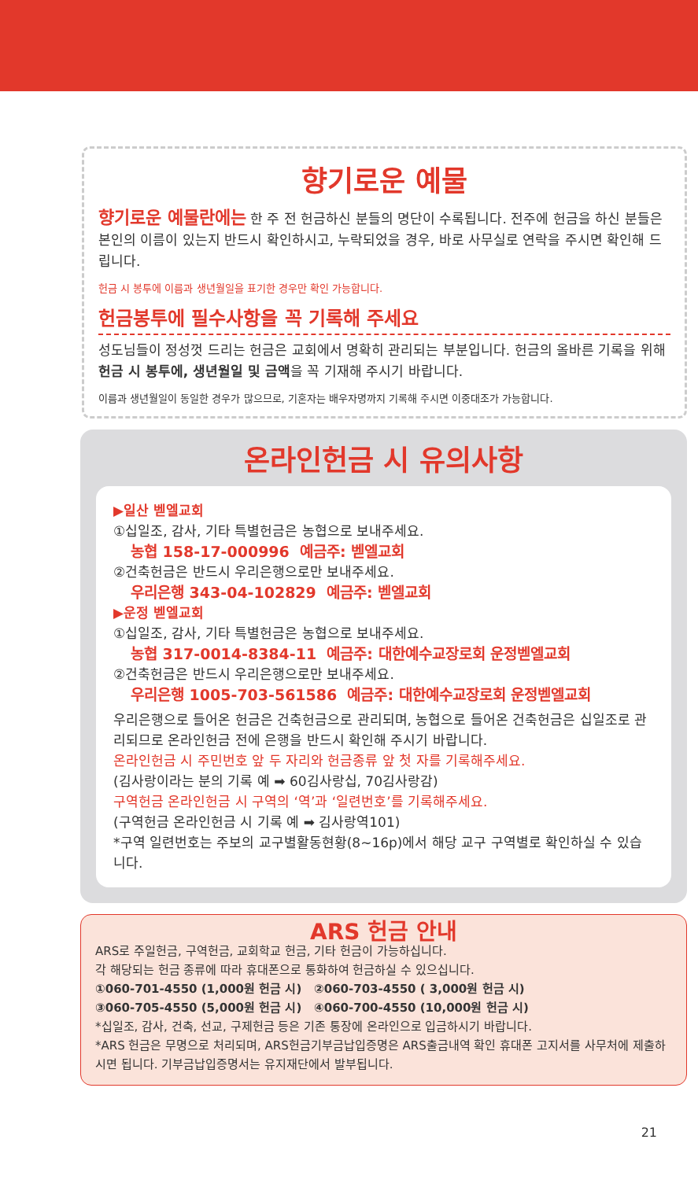향기로운 예물
향기로운 예물란에는 한 주 전 헌금하신 분들의 명단이 수록됩니다. 전주에 헌금을 하신 분들은 본인의 이름이 있는지 반드시 확인하시고, 누락되었을 경우, 바로 사무실로 연락을 주시면 확인해 드립니다.
헌금 시 봉투에 이름과 생년월일을 표기한 경우만 확인 가능합니다.
헌금봉투에 필수사항을 꼭 기록해 주세요
성도님들이 정성껏 드리는 헌금은 교회에서 명확히 관리되는 부분입니다. 헌금의 올바른 기록을 위해 헌금 시 봉투에, 생년월일 및 금액을 꼭 기재해 주시기 바랍니다.
이름과 생년월일이 동일한 경우가 많으므로, 기혼자는 배우자명까지 기록해 주시면 이중대조가 가능합니다.
온라인헌금 시 유의사항
▶일산 벧엘교회
①십일조, 감사, 기타 특별헌금은 농협으로 보내주세요.
농협 158-17-000996 예금주: 벧엘교회
②건축헌금은 반드시 우리은행으로만 보내주세요.
우리은행 343-04-102829 예금주: 벧엘교회
▶운정 벧엘교회
①십일조, 감사, 기타 특별헌금은 농협으로 보내주세요.
농협 317-0014-8384-11 예금주: 대한예수교장로회 운정벧엘교회
②건축헌금은 반드시 우리은행으로만 보내주세요.
우리은행 1005-703-561586 예금주: 대한예수교장로회 운정벧엘교회
우리은행으로 들어온 헌금은 건축헌금으로 관리되며, 농협으로 들어온 건축헌금은 십일조로 관리되므로 온라인헌금 전에 은행을 반드시 확인해 주시기 바랍니다.
온라인헌금 시 주민번호 앞 두 자리와 헌금종류 앞 첫 자를 기록해주세요.
(김사랑이라는 분의 기록 예 ➡ 60김사랑십, 70김사랑감)
구역헌금 온라인헌금 시 구역의 ‘역’과 ‘일련번호’를 기록해주세요.
(구역헌금 온라인헌금 시 기록 예 ➡ 김사랑역101)
*구역 일련번호는 주보의 교구별활동현황(8~16p)에서 해당 교구 구역별로 확인하실 수 있습니다.
ARS 헌금 안내
ARS로 주일헌금, 구역헌금, 교회학교 헌금, 기타 헌금이 가능하십니다.
각 해당되는 헌금 종류에 따라 휴대폰으로 통화하여 헌금하실 수 있으십니다.
①060-701-4550 (1,000원 헌금 시) ②060-703-4550 ( 3,000원 헌금 시)
③060-705-4550 (5,000원 헌금 시) ④060-700-4550 (10,000원 헌금 시)
*십일조, 감사, 건축, 선교, 구제헌금 등은 기존 통장에 온라인으로 입금하시기 바랍니다.
*ARS 헌금은 무명으로 처리되며, ARS헌금기부금납입증명은 ARS출금내역 확인 휴대폰 고지서를 사무처에 제출하시면 됩니다. 기부금납입증명서는 유지재단에서 발부됩니다.
21